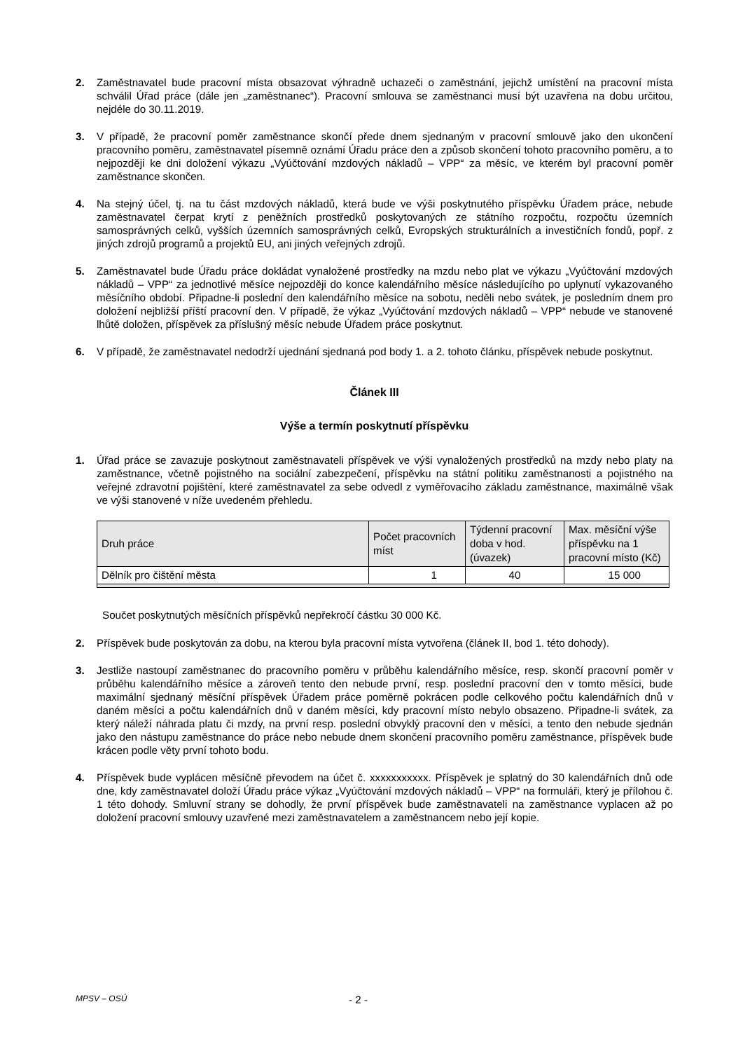2. Zaměstnavatel bude pracovní místa obsazovat výhradně uchazeči o zaměstnání, jejichž umístění na pracovní místa schválil Úřad práce (dále jen „zaměstnanec“). Pracovní smlouva se zaměstnanci musí být uzavřena na dobu určitou, nejdéle do 30.11.2019.
3. V případě, že pracovní poměr zaměstnance skončí přede dnem sjednaným v pracovní smlouvě jako den ukončení pracovního poměru, zaměstnavatel písemně oznámí Úřadu práce den a způsob skončení tohoto pracovního poměru, a to nejpozději ke dni doložení výkazu „Vyúčtování mzdových nákladů – VPP“ za měsíc, ve kterém byl pracovní poměr zaměstnance skončen.
4. Na stejný účel, tj. na tu část mzdových nákladů, která bude ve výši poskytnutého příspěvku Úřadem práce, nebude zaměstnavatel čerpat krytí z peněžních prostředků poskytovaných ze státního rozpočtu, rozpočtu územních samosprávných celků, vyšších územních samosprávných celků, Evropských strukturálních a investičních fondů, popř. z jiných zdrojů programů a projektů EU, ani jiných veřejných zdrojů.
5. Zaměstnavatel bude Úřadu práce dokládat vynaložené prostředky na mzdu nebo plat ve výkazu „Vyúčtování mzdových nákladů – VPP“ za jednotlivé měsíce nejpozději do konce kalendářního měsíce následujícího po uplynutí vykazovaného měsíčního období. Připadne-li poslední den kalendářního měsíce na sobotu, neděli nebo svátek, je posledním dnem pro doložení nejbližší příští pracovní den. V případě, že výkaz „Vyúčtování mzdových nákladů – VPP“ nebude ve stanovené lhůtě doložen, příspěvek za příslušný měsíc nebude Úřadem práce poskytnut.
6. V případě, že zaměstnavatel nedodrží ujednání sjednaná pod body 1. a 2. tohoto článku, příspěvek nebude poskytnut.
Článek III
Výše a termín poskytnutí příspěvku
1. Úřad práce se zavazuje poskytnout zaměstnavateli příspěvek ve výši vynaložených prostředků na mzdy nebo platy na zaměstnance, včetně pojistného na sociální zabezpečení, příspěvku na státní politiku zaměstnanosti a pojistného na veřejné zdravotní pojištění, které zaměstnavatel za sebe odvedl z vyměřovacího základu zaměstnance, maximálně však ve výši stanovené v níže uvedeném přehledu.
| Druh práce | Počet pracovních míst | Týdenní pracovní doba v hod. (úvazek) | Max. měsíční výše příspěvku na 1 pracovní místo (Kč) |
| --- | --- | --- | --- |
| Dělník pro čištění města | 1 | 40 | 15 000 |
Součet poskytnutých měsíčních příspěvků nepřekročí částku 30 000 Kč.
2. Příspěvek bude poskytován za dobu, na kterou byla pracovní místa vytvořena (článek II, bod 1. této dohody).
3. Jestliže nastoupí zaměstnanec do pracovního poměru v průběhu kalendářního měsíce, resp. skončí pracovní poměr v průběhu kalendářního měsíce a zároveň tento den nebude první, resp. poslední pracovní den v tomto měsíci, bude maximální sjednaný měsíční příspěvek Úřadem práce poměrně pokrácen podle celkového počtu kalendářních dnů v daném měsíci a počtu kalendářních dnů v daném měsíci, kdy pracovní místo nebylo obsazeno. Připadne-li svátek, za který náleží náhrada platu či mzdy, na první resp. poslední obvyklý pracovní den v měsíci, a tento den nebude sjednán jako den nástupu zaměstnance do práce nebo nebude dnem skončení pracovního poměru zaměstnance, příspěvek bude krácen podle věty první tohoto bodu.
4. Příspěvek bude vyplácen měsíčně převodem na účet č. xxxxxxxxxxx. Příspěvek je splatný do 30 kalendářních dnů ode dne, kdy zaměstnavatel doloží Úřadu práce výkaz „Vyúčtování mzdových nákladů – VPP“ na formuláři, který je přílohou č. 1 této dohody. Smluvní strany se dohodly, že první příspěvek bude zaměstnavateli na zaměstnance vyplacen až po doložení pracovní smlouvy uzavřené mezi zaměstnavatelem a zaměstnancem nebo její kopie.
MPSV – OSÚ - 2 -